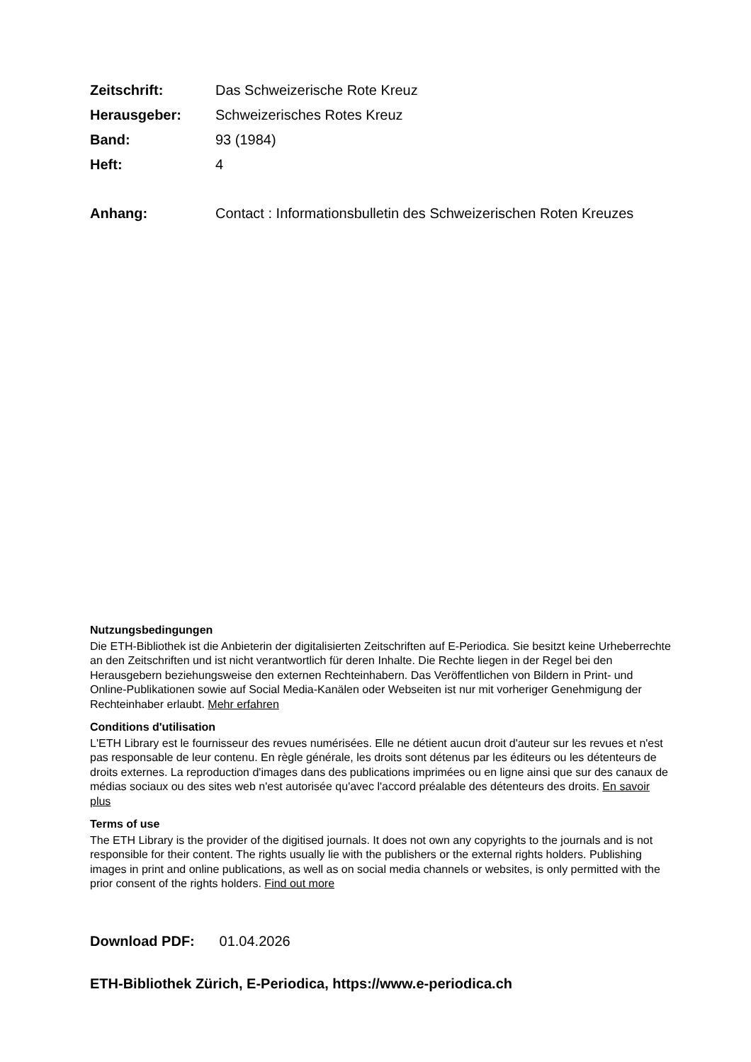Zeitschrift: Das Schweizerische Rote Kreuz
Herausgeber: Schweizerisches Rotes Kreuz
Band: 93 (1984)
Heft: 4
Anhang: Contact : Informationsbulletin des Schweizerischen Roten Kreuzes
Nutzungsbedingungen
Die ETH-Bibliothek ist die Anbieterin der digitalisierten Zeitschriften auf E-Periodica. Sie besitzt keine Urheberrechte an den Zeitschriften und ist nicht verantwortlich für deren Inhalte. Die Rechte liegen in der Regel bei den Herausgebern beziehungsweise den externen Rechteinhabern. Das Veröffentlichen von Bildern in Print- und Online-Publikationen sowie auf Social Media-Kanälen oder Webseiten ist nur mit vorheriger Genehmigung der Rechteinhaber erlaubt. Mehr erfahren
Conditions d'utilisation
L'ETH Library est le fournisseur des revues numérisées. Elle ne détient aucun droit d'auteur sur les revues et n'est pas responsable de leur contenu. En règle générale, les droits sont détenus par les éditeurs ou les détenteurs de droits externes. La reproduction d'images dans des publications imprimées ou en ligne ainsi que sur des canaux de médias sociaux ou des sites web n'est autorisée qu'avec l'accord préalable des détenteurs des droits. En savoir plus
Terms of use
The ETH Library is the provider of the digitised journals. It does not own any copyrights to the journals and is not responsible for their content. The rights usually lie with the publishers or the external rights holders. Publishing images in print and online publications, as well as on social media channels or websites, is only permitted with the prior consent of the rights holders. Find out more
Download PDF: 01.04.2026
ETH-Bibliothek Zürich, E-Periodica, https://www.e-periodica.ch